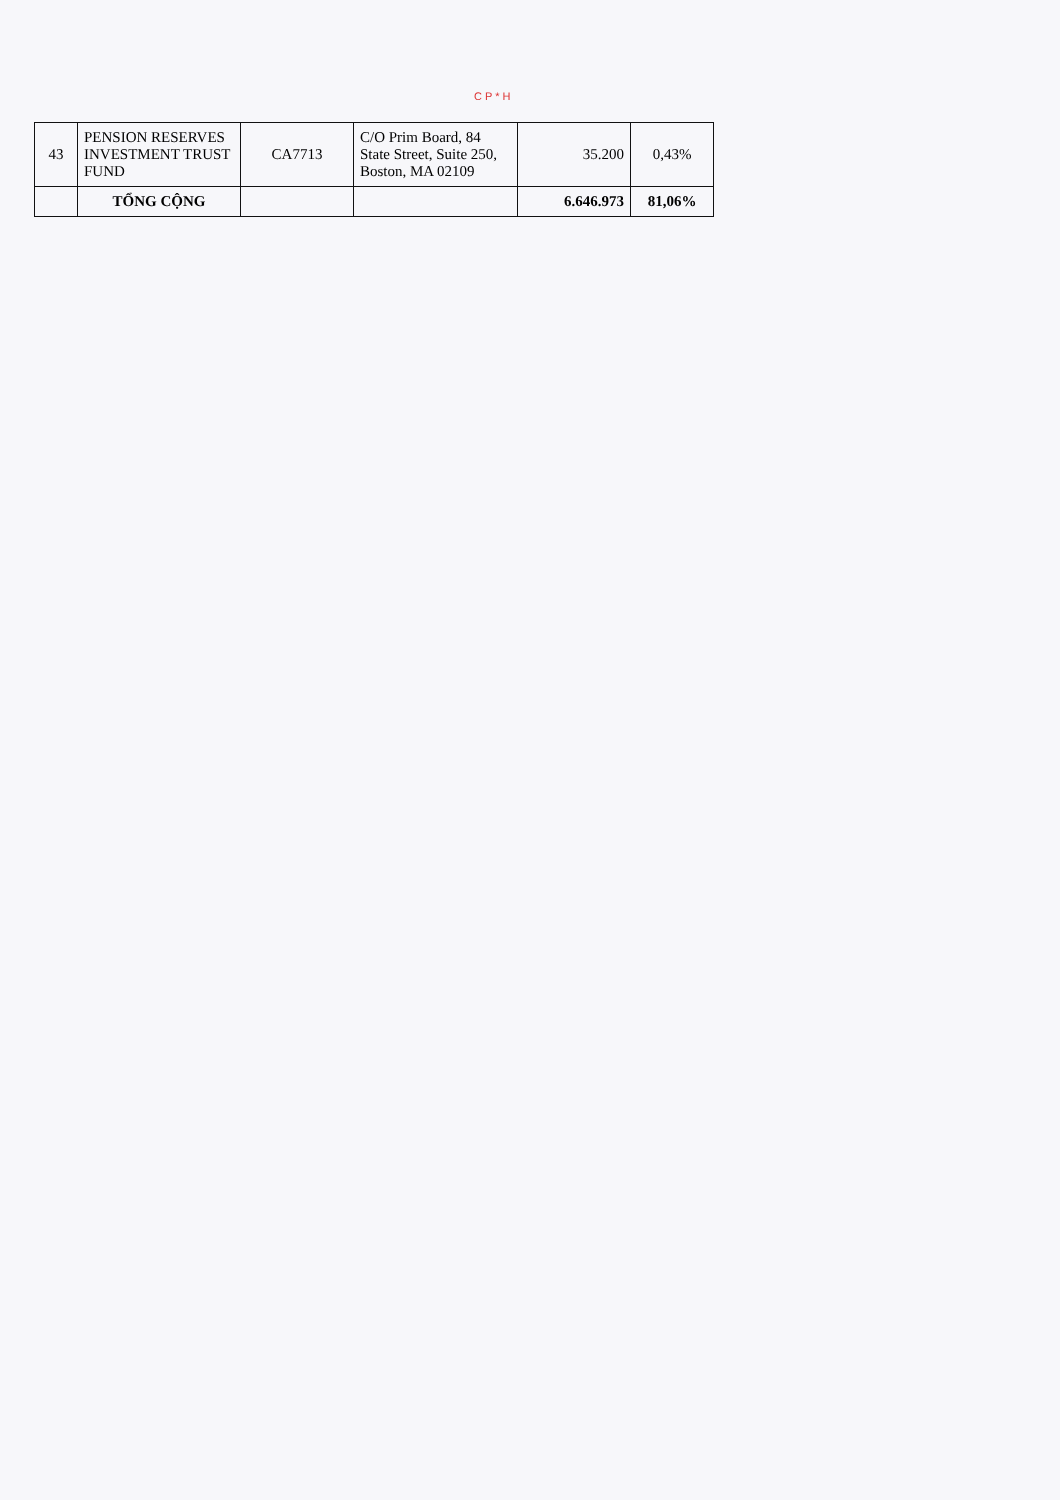C P * H
| 43 | PENSION RESERVES INVESTMENT TRUST FUND | CA7713 | C/O Prim Board, 84 State Street, Suite 250, Boston, MA 02109 | 35.200 | 0,43% |
| | TỔNG CỘNG | | | 6.646.973 | 81,06% |